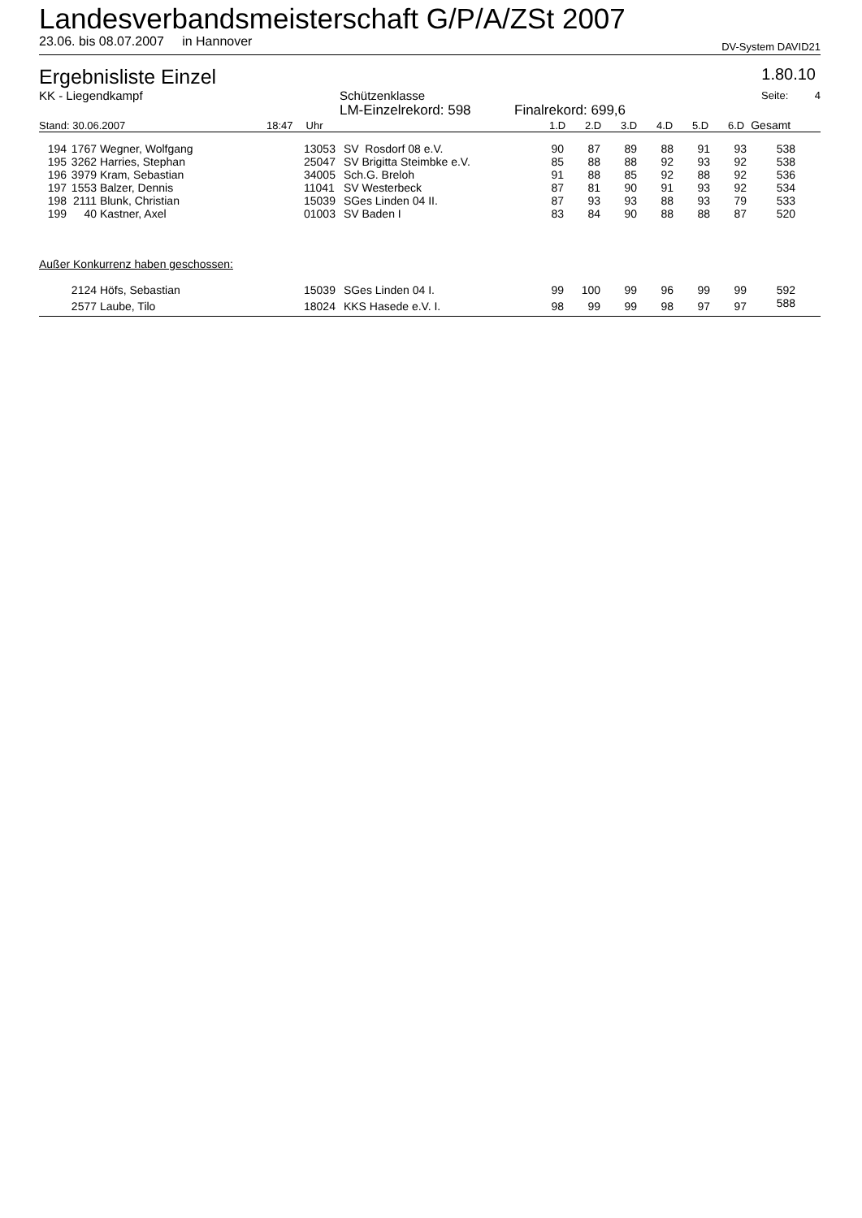Landesverbandsmeisterschaft G/P/A/ZSt 2007
23.06. bis 08.07.2007 in Hannover DV-System DAVID21
Ergebnisliste Einzel 1.80.10
| KK - Liegendkampf | Schützenklasse | | Seite: 4 |
| | LM-Einzelrekord: 598 | Finalrekord: 699,6 | |
| Stand: 30.06.2007 | 18:47 | Uhr | 1.D | 2.D | 3.D | 4.D | 5.D | 6.D | Gesamt |
| 194 | 1767 | Wegner, Wolfgang | 13053 | SV Rosdorf 08 e.V. | 90 | 87 | 89 | 88 | 91 | 93 | 538 | |
| 195 | 3262 | Harries, Stephan | 25047 | SV Brigitta Steimbke e.V. | 85 | 88 | 88 | 92 | 93 | 92 | 538 | |
| 196 | 3979 | Kram, Sebastian | 34005 | Sch.G. Breloh | 91 | 88 | 85 | 92 | 88 | 92 | 536 | |
| 197 | 1553 | Balzer, Dennis | 11041 | SV Westerbeck | 87 | 81 | 90 | 91 | 93 | 92 | 534 | |
| 198 | 2111 | Blunk, Christian | 15039 | SGes Linden 04 II. | 87 | 93 | 93 | 88 | 93 | 79 | 533 | |
| 199 | 40 | Kastner, Axel | 01003 | SV Baden I | 83 | 84 | 90 | 88 | 88 | 87 | 520 | |
| Außer Konkurrenz haben geschossen: | | | | | | | | | | | | |
| | 2124 | Höfs, Sebastian | 15039 | SGes Linden 04 I. | 99 | 100 | 99 | 96 | 99 | 99 | 592 | |
| | 2577 | Laube, Tilo | 18024 | KKS Hasede e.V. I. | 98 | 99 | 99 | 98 | 97 | 97 | 588 | |